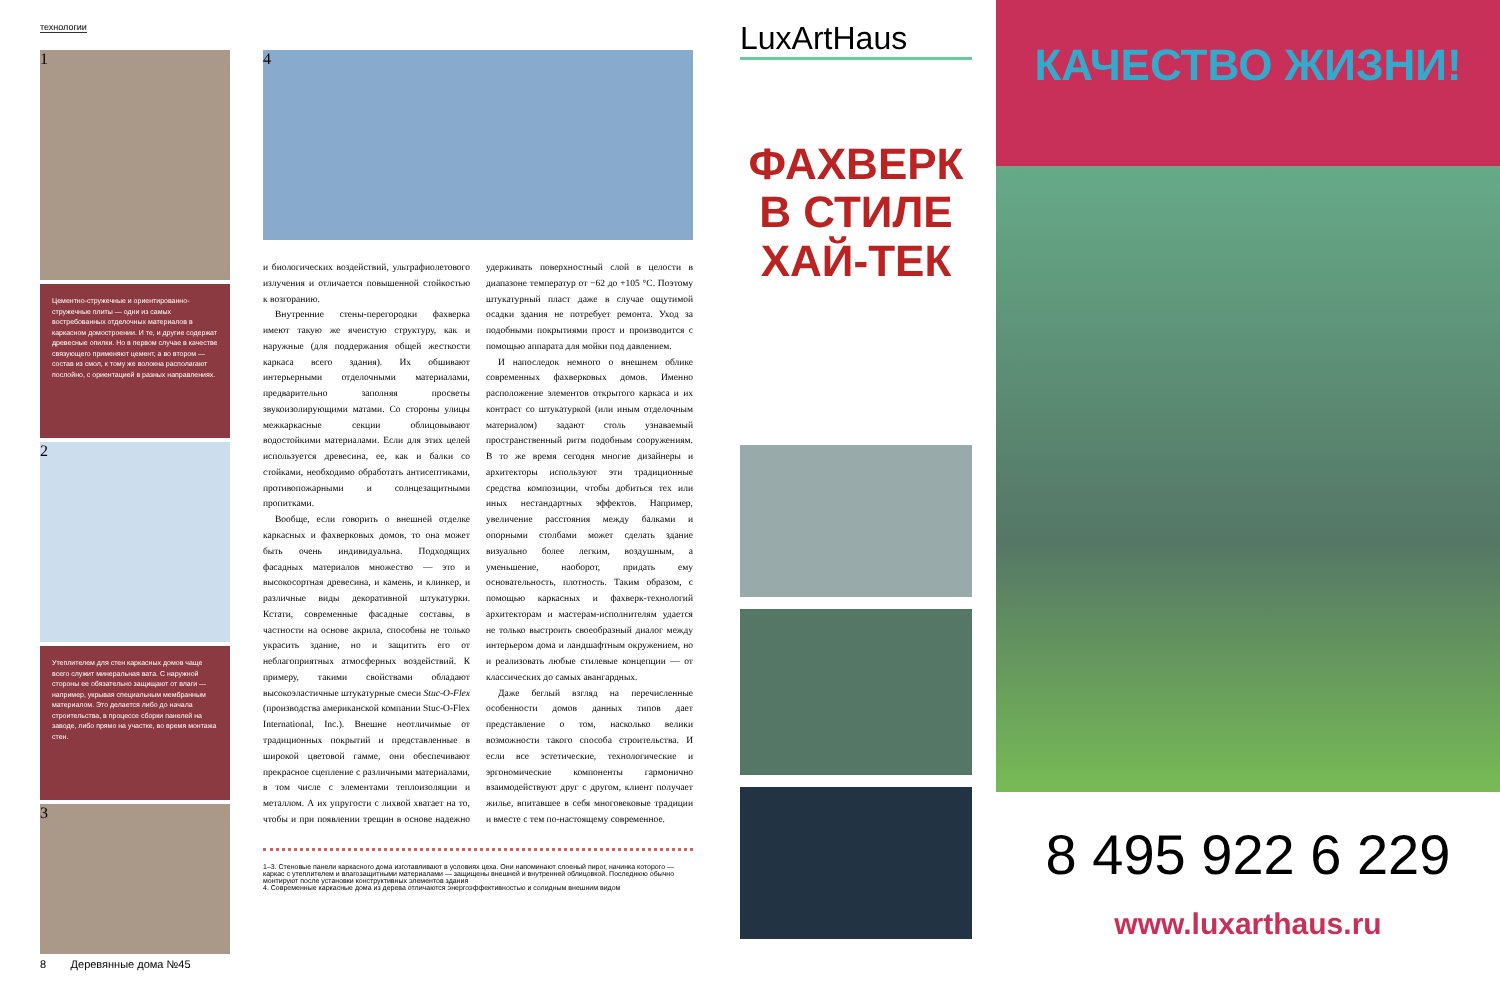технологии
1
Цементно-стружечные и ориентированно-стружечные плиты — одни из самых востребованных отделочных материалов в каркасном домостроении. И те, и другие содержат древесные опилки. Но в первом случае в качестве связующего применяют цемент, а во втором — состав из смол, к тому же волокна располагают послойно, с ориентацией в разных направлениях.
2
Утеплителем для стен каркасных домов чаще всего служит минеральная вата. С наружной стороны ее обязательно защищают от влаги — например, укрывая специальным мембранным материалом. Это делается либо до начала строительства, в процессе сборки панелей на заводе, либо прямо на участке, во время монтажа стен.
3
4
и биологических воздействий, ультрафиолетового излучения и отличается повышенной стойкостью к возгоранию.
Внутренние стены-перегородки фахверка имеют такую же ячеистую структуру, как и наружные (для поддержания общей жесткости каркаса всего здания). Их обшивают интерьерными отделочными материалами, предварительно заполняя просветы звукоизолирующими матами. Со стороны улицы межкаркасные секции облицовывают водостойкими материалами. Если для этих целей используется древесина, ее, как и балки со стойками, необходимо обработать антисептиками, противопожарными и солнцезащитными пропитками.
Вообще, если говорить о внешней отделке каркасных и фахверковых домов, то она может быть очень индивидуальна. Подходящих фасадных материалов множество — это и высокосортная древесина, и камень, и клинкер, и различные виды декоративной штукатурки. Кстати, современные фасадные составы, в частности на основе акрила, способны не только украсить здание, но и защитить его от неблагоприятных атмосферных воздействий. К примеру, такими свойствами обладают высокоэластичные штукатурные смеси Stuc-O-Flex (производства американской компании Stuc-O-Flex International, Inc.). Внешне неотличимые от традиционных покрытий и представленные в широкой цветовой гамме, они обеспечивают прекрасное сцепление с различными материалами, в том числе с элементами теплоизоляции и металлом. А их упругости с лихвой хватает на то, чтобы и при появлении трещин в основе надежно удерживать поверхностный слой в целости в диапазоне температур от −62 до +105 °С. Поэтому штукатурный пласт даже в случае ощутимой осадки здания не потребует ремонта. Уход за подобными покрытиями прост и производится с помощью аппарата для мойки под давлением.
И напоследок немного о внешнем облике современных фахверковых домов. Именно расположение элементов открытого каркаса и их контраст со штукатуркой (или иным отделочным материалом) задают столь узнаваемый пространственный ритм подобным сооружениям. В то же время сегодня многие дизайнеры и архитекторы используют эти традиционные средства композиции, чтобы добиться тех или иных нестандартных эффектов. Например, увеличение расстояния между балками и опорными столбами может сделать здание визуально более легким, воздушным, а уменьшение, наоборот, придать ему основательность, плотность. Таким образом, с помощью каркасных и фахверк-технологий архитекторам и мастерам-исполнителям удается не только выстроить своеобразный диалог между интерьером дома и ландшафтным окружением, но и реализовать любые стилевые концепции — от классических до самых авангардных.
Даже беглый взгляд на перечисленные особенности домов данных типов дает представление о том, насколько велики возможности такого способа строительства. И если все эстетические, технологические и эргономические компоненты гармонично взаимодействуют друг с другом, клиент получает жилье, впитавшее в себя многовековые традиции и вместе с тем по-настоящему современное.
1–3. Стеновые панели каркасного дома изготавливают в условиях цеха. Они напоминают слоеный пирог, начинка которого — каркас с утеплителем и влагозащитными материалами — защищены внешней и внутренней облицовкой. Последнюю обычно монтируют после установки конструктивных элементов здания
4. Современные каркасные дома из дерева отличаются энергоэффективностью и солидным внешним видом
8 Деревянные дома №45
LuxArtHaus
ФАХВЕРК
В СТИЛЕ
ХАЙ-ТЕК
КАЧЕСТВО ЖИЗНИ!
8 495 922 6 229
www.luxarthaus.ru